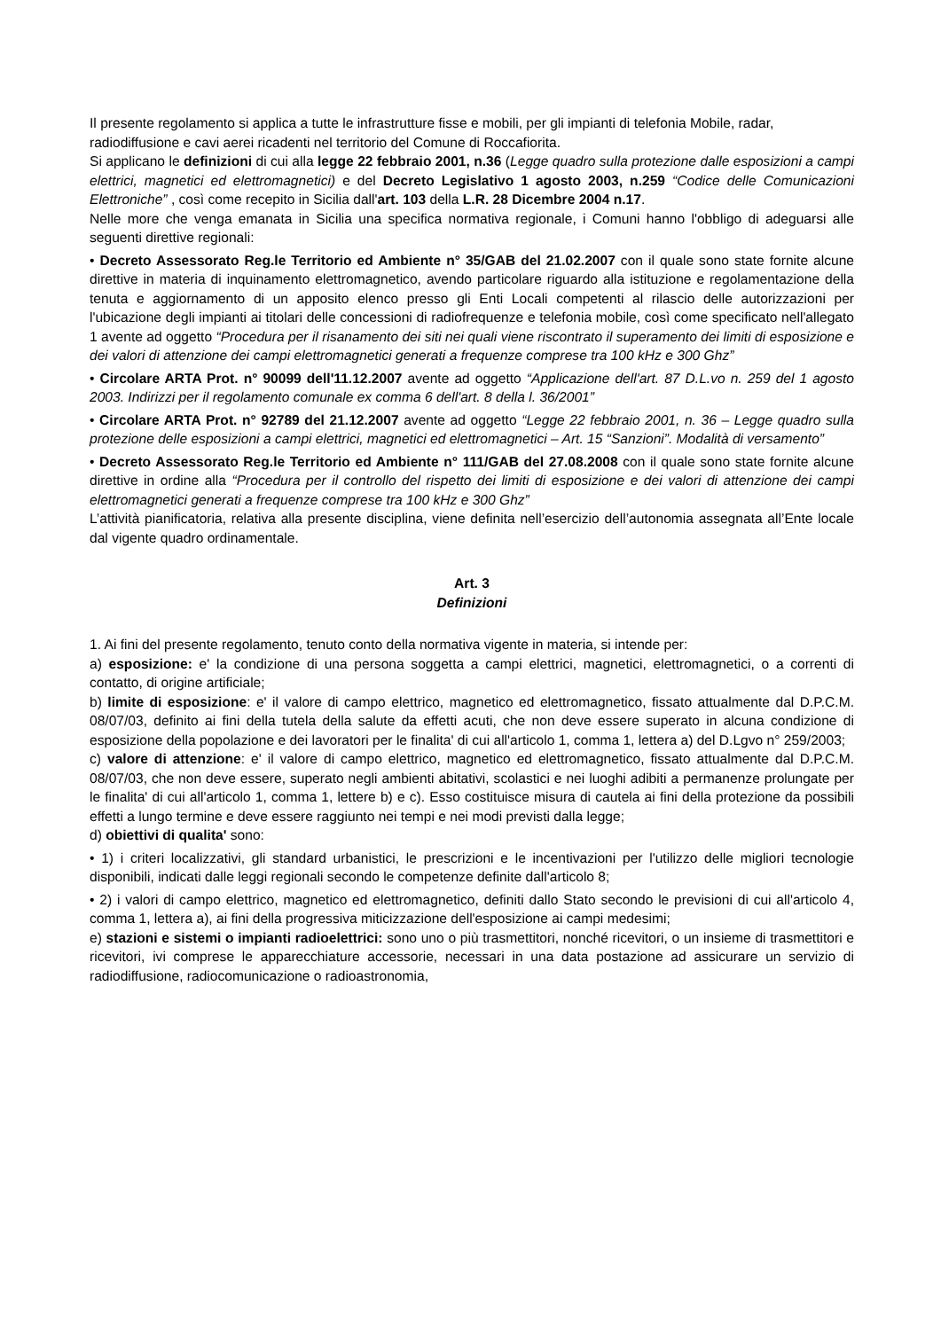Il presente regolamento si applica a tutte le infrastrutture fisse e mobili, per gli impianti di telefonia Mobile, radar, radiodiffusione e cavi aerei ricadenti nel territorio del Comune di Roccafiorita.
Si applicano le definizioni di cui alla legge 22 febbraio 2001, n.36 (Legge quadro sulla protezione dalle esposizioni a campi elettrici, magnetici ed elettromagnetici) e del Decreto Legislativo 1 agosto 2003, n.259 “Codice delle Comunicazioni Elettroniche” , così come recepito in Sicilia dall'art. 103 della L.R. 28 Dicembre 2004 n.17.
Nelle more che venga emanata in Sicilia una specifica normativa regionale, i Comuni hanno l'obbligo di adeguarsi alle seguenti direttive regionali:
• Decreto Assessorato Reg.le Territorio ed Ambiente n° 35/GAB del 21.02.2007 con il quale sono state fornite alcune direttive in materia di inquinamento elettromagnetico, avendo particolare riguardo alla istituzione e regolamentazione della tenuta e aggiornamento di un apposito elenco presso gli Enti Locali competenti al rilascio delle autorizzazioni per l'ubicazione degli impianti ai titolari delle concessioni di radiofrequenze e telefonia mobile, così come specificato nell'allegato 1 avente ad oggetto “Procedura per il risanamento dei siti nei quali viene riscontrato il superamento dei limiti di esposizione e dei valori di attenzione dei campi elettromagnetici generati a frequenze compresе tra 100 kHz e 300 Ghz”
• Circolare ARTA Prot. n° 90099 dell'11.12.2007 avente ad oggetto “Applicazione dell'art. 87 D.L.vo n. 259 del 1 agosto 2003. Indirizzi per il regolamento comunale ex comma 6 dell'art. 8 della l. 36/2001”
• Circolare ARTA Prot. n° 92789 del 21.12.2007 avente ad oggetto “Legge 22 febbraio 2001, n. 36 – Legge quadro sulla protezione delle esposizioni a campi elettrici, magnetici ed elettromagnetici – Art. 15 “Sanzioni”. Modalità di versamento”
• Decreto Assessorato Reg.le Territorio ed Ambiente n° 111/GAB del 27.08.2008 con il quale sono state fornite alcune direttive in ordine alla “Procedura per il controllo del rispetto dei limiti di esposizione e dei valori di attenzione dei campi elettromagnetici generati a frequenze comprese tra 100 kHz e 300 Ghz”
L’attività pianificatoria, relativa alla presente disciplina, viene definita nell’esercizio dell’autonomia assegnata all’Ente locale dal vigente quadro ordinamentale.
Art. 3
Definizioni
1. Ai fini del presente regolamento, tenuto conto della normativa vigente in materia, si intende per:
a) esposizione: e' la condizione di una persona soggetta a campi elettrici, magnetici, elettromagnetici, o a correnti di contatto, di origine artificiale;
b) limite di esposizione: e' il valore di campo elettrico, magnetico ed elettromagnetico, fissato attualmente dal D.P.C.M. 08/07/03, definito ai fini della tutela della salute da effetti acuti, che non deve essere superato in alcuna condizione di esposizione della popolazione e dei lavoratori per le finalita' di cui all'articolo 1, comma 1, lettera a) del D.Lgvo n° 259/2003;
c) valore di attenzione: e' il valore di campo elettrico, magnetico ed elettromagnetico, fissato attualmente dal D.P.C.M. 08/07/03, che non deve essere, superato negli ambienti abitativi, scolastici e nei luoghi adibiti a permanenze prolungate per le finalita' di cui all'articolo 1, comma 1, lettere b) e c). Esso costituisce misura di cautela ai fini della protezione da possibili effetti a lungo termine e deve essere raggiunto nei tempi e nei modi previsti dalla legge;
d) obiettivi di qualita' sono:
• 1) i criteri localizzativi, gli standard urbanistici, le prescrizioni e le incentivazioni per l'utilizzo delle migliori tecnologie disponibili, indicati dalle leggi regionali secondo le competenze definite dall'articolo 8;
• 2) i valori di campo elettrico, magnetico ed elettromagnetico, definiti dallo Stato secondo le previsioni di cui all'articolo 4, comma 1, lettera a), ai fini della progressiva miticizzazione dell'esposizione ai campi medesimi;
e) stazioni e sistemi o impianti radioelettrici: sono uno o più trasmettitori, nonché ricevitori, o un insieme di trasmettitori e ricevitori, ivi comprese le apparecchiature accessorie, necessari in una data postazione ad assicurare un servizio di radiodiffusione, radiocomunicazione o radioastronomia,